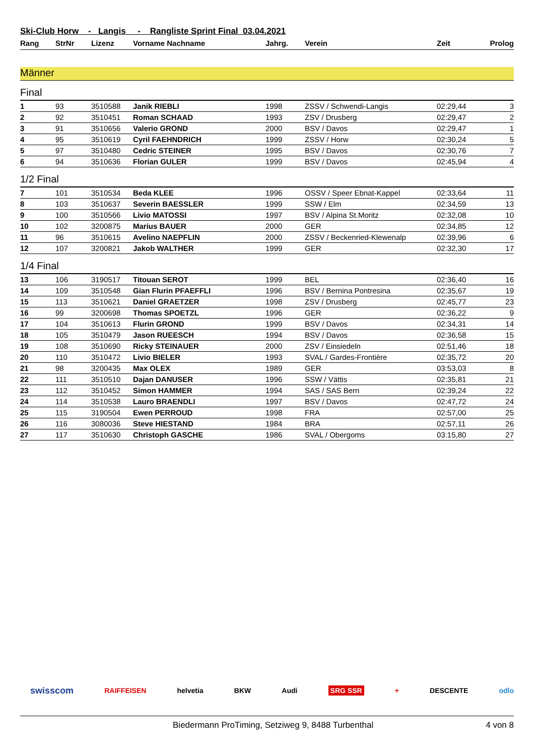Ski-Club Horw - Langis - Rangliste Sprint Final 03.04.2021
| Rang | StrNr | Lizenz | Vorname Nachname | Jahrg. | Verein | Zeit | Prolog |
| --- | --- | --- | --- | --- | --- | --- | --- |
Männer
Final
| 1 | 93 | 3510588 | Janik RIEBLI | 1998 | ZSSV / Schwendi-Langis | 02:29,44 | 3 |
| 2 | 92 | 3510451 | Roman SCHAAD | 1993 | ZSV / Drusberg | 02:29,47 | 2 |
| 3 | 91 | 3510656 | Valerio GROND | 2000 | BSV / Davos | 02:29,47 | 1 |
| 4 | 95 | 3510619 | Cyril FAEHNDRICH | 1999 | ZSSV / Horw | 02:30,24 | 5 |
| 5 | 97 | 3510480 | Cedric STEINER | 1995 | BSV / Davos | 02:30,76 | 7 |
| 6 | 94 | 3510636 | Florian GULER | 1999 | BSV / Davos | 02:45,94 | 4 |
1/2 Final
| 7 | 101 | 3510534 | Beda KLEE | 1996 | OSSV / Speer Ebnat-Kappel | 02:33,64 | 11 |
| 8 | 103 | 3510637 | Severin BAESSLER | 1999 | SSW / Elm | 02:34,59 | 13 |
| 9 | 100 | 3510566 | Livio MATOSSI | 1997 | BSV / Alpina St.Moritz | 02:32,08 | 10 |
| 10 | 102 | 3200875 | Marius BAUER | 2000 | GER | 02:34,85 | 12 |
| 11 | 96 | 3510615 | Avelino NAEPFLIN | 2000 | ZSSV / Beckenried-Klewenalp | 02:39,96 | 6 |
| 12 | 107 | 3200821 | Jakob WALTHER | 1999 | GER | 02:32,30 | 17 |
1/4 Final
| 13 | 106 | 3190517 | Titouan SEROT | 1999 | BEL | 02:36,40 | 16 |
| 14 | 109 | 3510548 | Gian Flurin PFAEFFLI | 1996 | BSV / Bernina Pontresina | 02:35,67 | 19 |
| 15 | 113 | 3510621 | Daniel GRAETZER | 1998 | ZSV / Drusberg | 02:45,77 | 23 |
| 16 | 99 | 3200698 | Thomas SPOETZL | 1996 | GER | 02:36,22 | 9 |
| 17 | 104 | 3510613 | Flurin GROND | 1999 | BSV / Davos | 02:34,31 | 14 |
| 18 | 105 | 3510479 | Jason RUEESCH | 1994 | BSV / Davos | 02:36,58 | 15 |
| 19 | 108 | 3510690 | Ricky STEINAUER | 2000 | ZSV / Einsiedeln | 02:51,46 | 18 |
| 20 | 110 | 3510472 | Livio BIELER | 1993 | SVAL / Gardes-Frontière | 02:35,72 | 20 |
| 21 | 98 | 3200435 | Max OLEX | 1989 | GER | 03:53,03 | 8 |
| 22 | 111 | 3510510 | Dajan DANUSER | 1996 | SSW / Vättis | 02:35,81 | 21 |
| 23 | 112 | 3510452 | Simon HAMMER | 1994 | SAS / SAS Bern | 02:39,24 | 22 |
| 24 | 114 | 3510538 | Lauro BRAENDLI | 1997 | BSV / Davos | 02:47,72 | 24 |
| 25 | 115 | 3190504 | Ewen PERROUD | 1998 | FRA | 02:57,00 | 25 |
| 26 | 116 | 3080036 | Steve HIESTAND | 1984 | BRA | 02:57,11 | 26 |
| 27 | 117 | 3510630 | Christoph GASCHE | 1986 | SVAL / Obergoms | 03:15,80 | 27 |
swisscom RAIFFEISEN helvetia BKW Audi SRG SSR + DESCENTE odlo
Biedermann ProTiming, Setziweg 9, 8488 Turbenthal
4 von 8